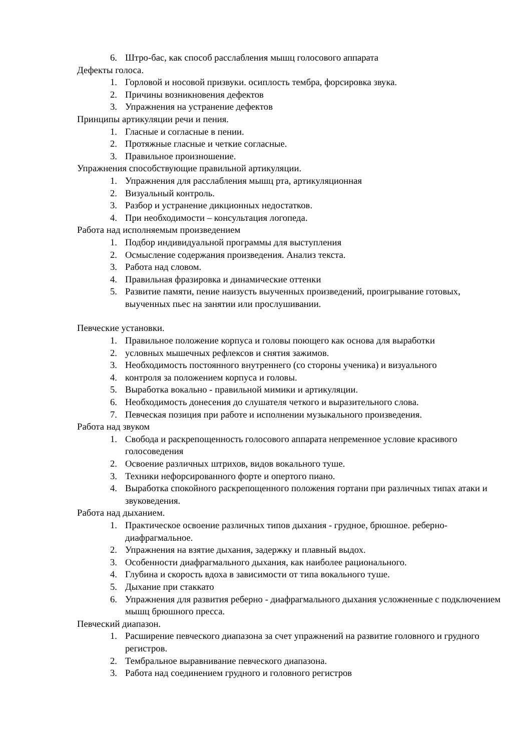6. Штро-бас, как способ расслабления мышц голосового аппарата
Дефекты голоса.
1. Горловой и носовой призвуки. осиплость тембра, форсировка звука.
2. Причины возникновения дефектов
3. Упражнения на устранение дефектов
Принципы артикуляции речи и пения.
1. Гласные и согласные в пении.
2. Протяжные гласные и четкие согласные.
3. Правильное произношение.
Упражнения способствующие правильной артикуляции.
1. Упражнения для расслабления мышц рта, артикуляционная
2. Визуальный контроль.
3. Разбор и устранение дикционных недостатков.
4. При необходимости – консультация логопеда.
Работа над исполняемым произведением
1. Подбор индивидуальной программы для выступления
2. Осмысление содержания произведения. Анализ текста.
3. Работа над словом.
4. Правильная фразировка и динамические оттенки
5. Развитие памяти, пение наизусть выученных произведений, проигрывание готовых, выученных пьес на занятии или прослушивании.
Певческие установки.
1. Правильное положение корпуса и головы поющего как основа для выработки
2. условных мышечных рефлексов и снятия зажимов.
3. Необходимость постоянного внутреннего (со стороны ученика) и визуального
4. контроля за положением корпуса и головы.
5. Выработка вокально - правильной мимики и артикуляции.
6. Необходимость донесения до слушателя четкого и выразительного слова.
7. Певческая позиция при работе и исполнении музыкального произведения.
Работа над звуком
1. Свобода и раскрепощенность голосового аппарата непременное условие красивого голосоведения
2. Освоение различных штрихов, видов вокального туше.
3. Техники нефорсированного форте и опертого пиано.
4. Выработка спокойного раскрепощенного положения гортани при различных типах атаки и звуковедения.
Работа над дыханием.
1. Практическое освоение различных типов дыхания - грудное, брюшное. реберно-диафрагмальное.
2. Упражнения на взятие дыхания, задержку и плавный выдох.
3. Особенности диафрагмального дыхания, как наиболее рационального.
4. Глубина и скорость вдоха в зависимости от типа вокального туше.
5. Дыхание при стаккато
6. Упражнения для развития реберно - диафрагмального дыхания усложненные с подключением мышц брюшного пресса.
Певческий диапазон.
1. Расширение певческого диапазона за счет упражнений на развитие головного и грудного регистров.
2. Тембральное выравнивание певческого диапазона.
3. Работа над соединением грудного и головного регистров